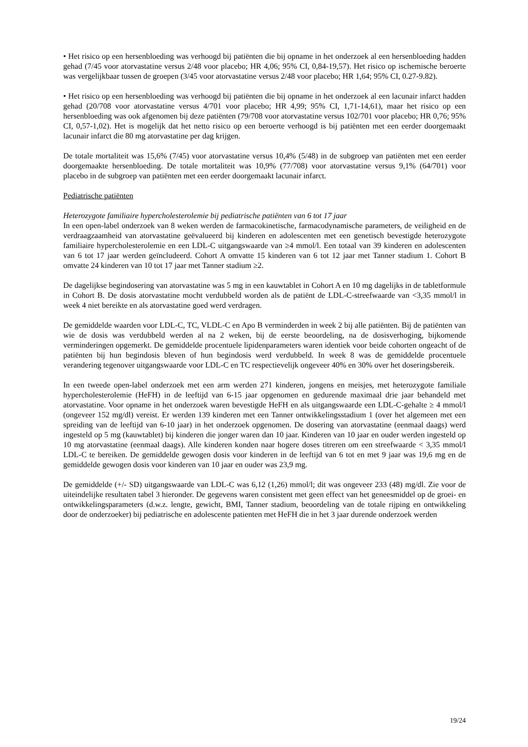• Het risico op een hersenbloeding was verhoogd bij patiënten die bij opname in het onderzoek al een hersenbloeding hadden gehad (7/45 voor atorvastatine versus 2/48 voor placebo; HR 4,06; 95% CI, 0,84-19,57). Het risico op ischemische beroerte was vergelijkbaar tussen de groepen (3/45 voor atorvastatine versus 2/48 voor placebo; HR 1,64; 95% CI, 0.27-9.82).
• Het risico op een hersenbloeding was verhoogd bij patiënten die bij opname in het onderzoek al een lacunair infarct hadden gehad (20/708 voor atorvastatine versus 4/701 voor placebo; HR 4,99; 95% CI, 1,71-14,61), maar het risico op een hersenbloeding was ook afgenomen bij deze patiënten (79/708 voor atorvastatine versus 102/701 voor placebo; HR 0,76; 95% CI, 0,57-1,02). Het is mogelijk dat het netto risico op een beroerte verhoogd is bij patiënten met een eerder doorgemaakt lacunair infarct die 80 mg atorvastatine per dag krijgen.
De totale mortaliteit was 15,6% (7/45) voor atorvastatine versus 10,4% (5/48) in de subgroep van patiënten met een eerder doorgemaakte hersenbloeding. De totale mortaliteit was 10,9% (77/708) voor atorvastatine versus 9,1% (64/701) voor placebo in de subgroep van patiënten met een eerder doorgemaakt lacunair infarct.
Pediatrische patiënten
Heterozygote familiaire hypercholesterolemie bij pediatrische patiënten van 6 tot 17 jaar
In een open-label onderzoek van 8 weken werden de farmacokinetische, farmacodynamische parameters, de veiligheid en de verdraagzaamheid van atorvastatine geëvalueerd bij kinderen en adolescenten met een genetisch bevestigde heterozygote familiaire hypercholesterolemie en een LDL-C uitgangswaarde van ≥4 mmol/l. Een totaal van 39 kinderen en adolescenten van 6 tot 17 jaar werden geïncludeerd. Cohort A omvatte 15 kinderen van 6 tot 12 jaar met Tanner stadium 1. Cohort B omvatte 24 kinderen van 10 tot 17 jaar met Tanner stadium ≥2.
De dagelijkse begindosering van atorvastatine was 5 mg in een kauwtablet in Cohort A en 10 mg dagelijks in de tabletformule in Cohort B. De dosis atorvastatine mocht verdubbeld worden als de patiënt de LDL-C-streefwaarde van <3,35 mmol/l in week 4 niet bereikte en als atorvastatine goed werd verdragen.
De gemiddelde waarden voor LDL-C, TC, VLDL-C en Apo B verminderden in week 2 bij alle patiënten. Bij de patiënten van wie de dosis was verdubbeld werden al na 2 weken, bij de eerste beoordeling, na de dosisverhoging, bijkomende verminderingen opgemerkt. De gemiddelde procentuele lipidenparameters waren identiek voor beide cohorten ongeacht of de patiënten bij hun begindosis bleven of hun begindosis werd verdubbeld. In week 8 was de gemiddelde procentuele verandering tegenover uitgangswaarde voor LDL-C en TC respectievelijk ongeveer 40% en 30% over het doseringsbereik.
In een tweede open-label onderzoek met een arm werden 271 kinderen, jongens en meisjes, met heterozygote familiale hypercholesterolemie (HeFH) in de leeftijd van 6-15 jaar opgenomen en gedurende maximaal drie jaar behandeld met atorvastatine. Voor opname in het onderzoek waren bevestigde HeFH en als uitgangswaarde een LDL-C-gehalte ≥ 4 mmol/l (ongeveer 152 mg/dl) vereist. Er werden 139 kinderen met een Tanner ontwikkelingsstadium 1 (over het algemeen met een spreiding van de leeftijd van 6-10 jaar) in het onderzoek opgenomen. De dosering van atorvastatine (eenmaal daags) werd ingesteld op 5 mg (kauwtablet) bij kinderen die jonger waren dan 10 jaar. Kinderen van 10 jaar en ouder werden ingesteld op 10 mg atorvastatine (eenmaal daags). Alle kinderen konden naar hogere doses titreren om een streefwaarde < 3,35 mmol/l LDL-C te bereiken. De gemiddelde gewogen dosis voor kinderen in de leeftijd van 6 tot en met 9 jaar was 19,6 mg en de gemiddelde gewogen dosis voor kinderen van 10 jaar en ouder was 23,9 mg.
De gemiddelde (+/- SD) uitgangswaarde van LDL-C was 6,12 (1,26) mmol/l; dit was ongeveer 233 (48) mg/dl. Zie voor de uiteindelijke resultaten tabel 3 hieronder. De gegevens waren consistent met geen effect van het geneesmiddel op de groei- en ontwikkelingsparameters (d.w.z. lengte, gewicht, BMI, Tanner stadium, beoordeling van de totale rijping en ontwikkeling door de onderzoeker) bij pediatrische en adolescente patienten met HeFH die in het 3 jaar durende onderzoek werden
19/24